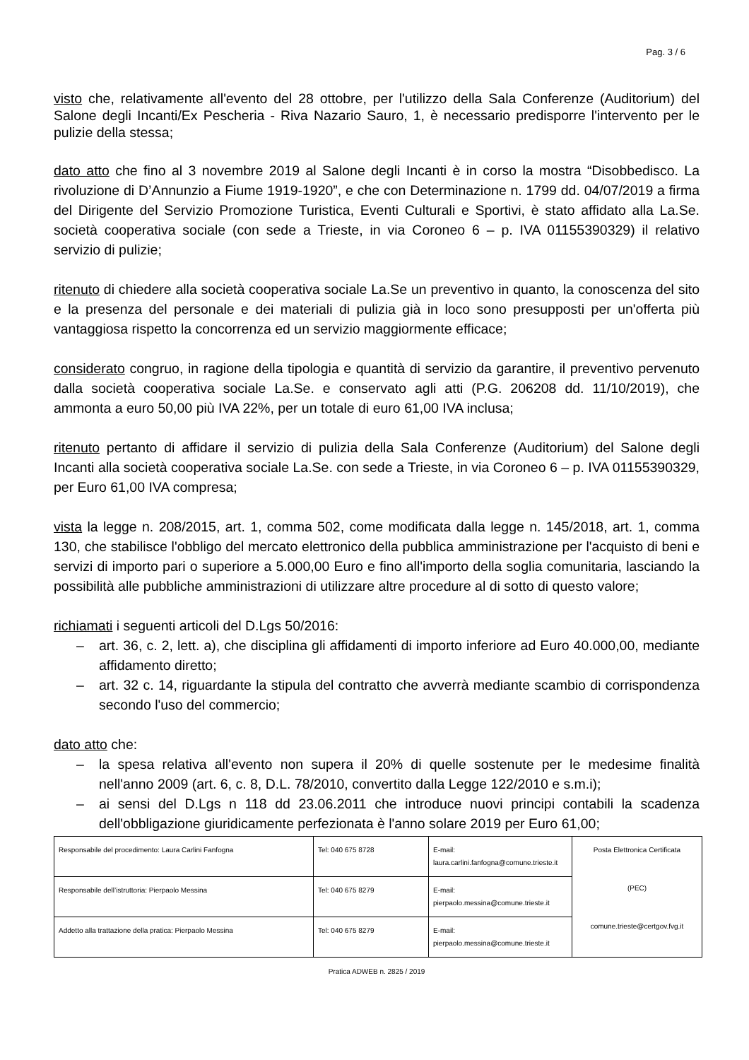Pag. 3 / 6
visto che, relativamente all'evento del 28 ottobre, per l'utilizzo della Sala Conferenze (Auditorium) del Salone degli Incanti/Ex Pescheria - Riva Nazario Sauro, 1, è necessario predisporre l'intervento per le pulizie della stessa;
dato atto che fino al 3 novembre 2019 al Salone degli Incanti è in corso la mostra “Disobbedisco. La rivoluzione di D’Annunzio a Fiume 1919-1920”, e che con Determinazione n. 1799 dd. 04/07/2019 a firma del Dirigente del Servizio Promozione Turistica, Eventi Culturali e Sportivi, è stato affidato alla La.Se. società cooperativa sociale (con sede a Trieste, in via Coroneo 6 – p. IVA 01155390329) il relativo servizio di pulizie;
ritenuto di chiedere alla società cooperativa sociale La.Se un preventivo in quanto, la conoscenza del sito e la presenza del personale e dei materiali di pulizia già in loco sono presupposti per un'offerta più vantaggiosa rispetto la concorrenza ed un servizio maggiormente efficace;
considerato congruo, in ragione della tipologia e quantità di servizio da garantire, il preventivo pervenuto dalla società cooperativa sociale La.Se. e conservato agli atti (P.G. 206208 dd. 11/10/2019), che ammonta a euro 50,00 più IVA 22%, per un totale di euro 61,00 IVA inclusa;
ritenuto pertanto di affidare il servizio di pulizia della Sala Conferenze (Auditorium) del Salone degli Incanti alla società cooperativa sociale La.Se. con sede a Trieste, in via Coroneo 6 – p. IVA 01155390329, per Euro 61,00 IVA compresa;
vista la legge n. 208/2015, art. 1, comma 502, come modificata dalla legge n. 145/2018, art. 1, comma 130, che stabilisce l'obbligo del mercato elettronico della pubblica amministrazione per l'acquisto di beni e servizi di importo pari o superiore a 5.000,00 Euro e fino all'importo della soglia comunitaria, lasciando la possibilità alle pubbliche amministrazioni di utilizzare altre procedure al di sotto di questo valore;
richiamati i seguenti articoli del D.Lgs 50/2016:
– art. 36, c. 2, lett. a), che disciplina gli affidamenti di importo inferiore ad Euro 40.000,00, mediante affidamento diretto;
– art. 32 c. 14, riguardante la stipula del contratto che avverrà mediante scambio di corrispondenza secondo l'uso del commercio;
dato atto che:
– la spesa relativa all'evento non supera il 20% di quelle sostenute per le medesime finalità nell'anno 2009 (art. 6, c. 8, D.L. 78/2010, convertito dalla Legge 122/2010 e s.m.i);
– ai sensi del D.Lgs n 118 dd 23.06.2011 che introduce nuovi principi contabili la scadenza dell'obbligazione giuridicamente perfezionata è l'anno solare 2019 per Euro 61,00;
| Responsabile del procedimento: Laura Carlini Fanfogna | Tel: 040 675 8728 | E-mail: laura.carlini.fanfogna@comune.trieste.it | Posta Elettronica Certificata (PEC) comune.trieste@certgov.fvg.it |
| Responsabile dell’istruttoria: Pierpaolo Messina | Tel: 040 675 8279 | E-mail: pierpaolo.messina@comune.trieste.it | |
| Addetto alla trattazione della pratica: Pierpaolo Messina | Tel: 040 675 8279 | E-mail: pierpaolo.messina@comune.trieste.it | |
Pratica ADWEB n. 2825 / 2019